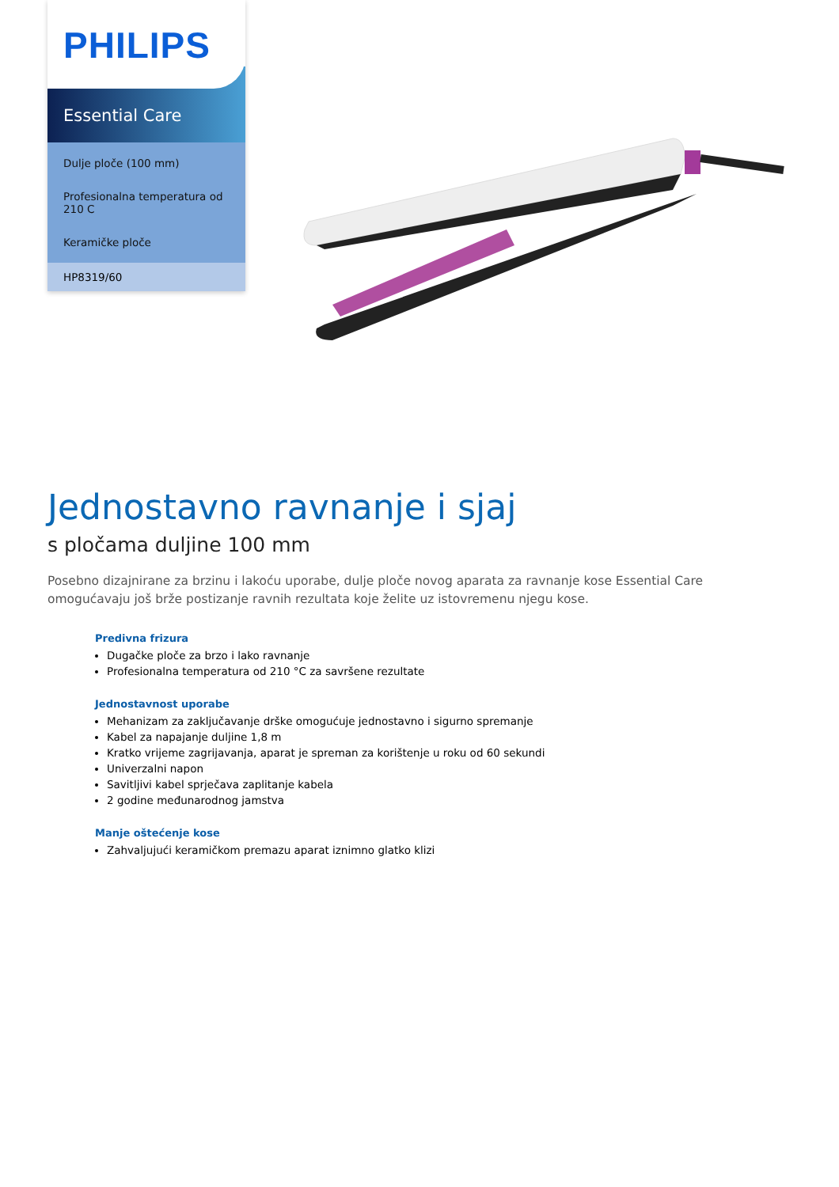PHILIPS
Essential Care
Dulje ploče (100 mm)
Profesionalna temperatura od 210 C
Keramičke ploče
HP8319/60
Jednostavno ravnanje i sjaj
s pločama duljine 100 mm
Posebno dizajnirane za brzinu i lakoću uporabe, dulje ploče novog aparata za ravnanje kose Essential Care omogućavaju još brže postizanje ravnih rezultata koje želite uz istovremenu njegu kose.
Predivna frizura
Dugačke ploče za brzo i lako ravnanje
Profesionalna temperatura od 210 °C za savršene rezultate
Jednostavnost uporabe
Mehanizam za zaključavanje drške omogućuje jednostavno i sigurno spremanje
Kabel za napajanje duljine 1,8 m
Kratko vrijeme zagrijavanja, aparat je spreman za korištenje u roku od 60 sekundi
Univerzalni napon
Savitljivi kabel sprječava zaplitanje kabela
2 godine međunarodnog jamstva
Manje oštećenje kose
Zahvaljujući keramičkom premazu aparat iznimno glatko klizi